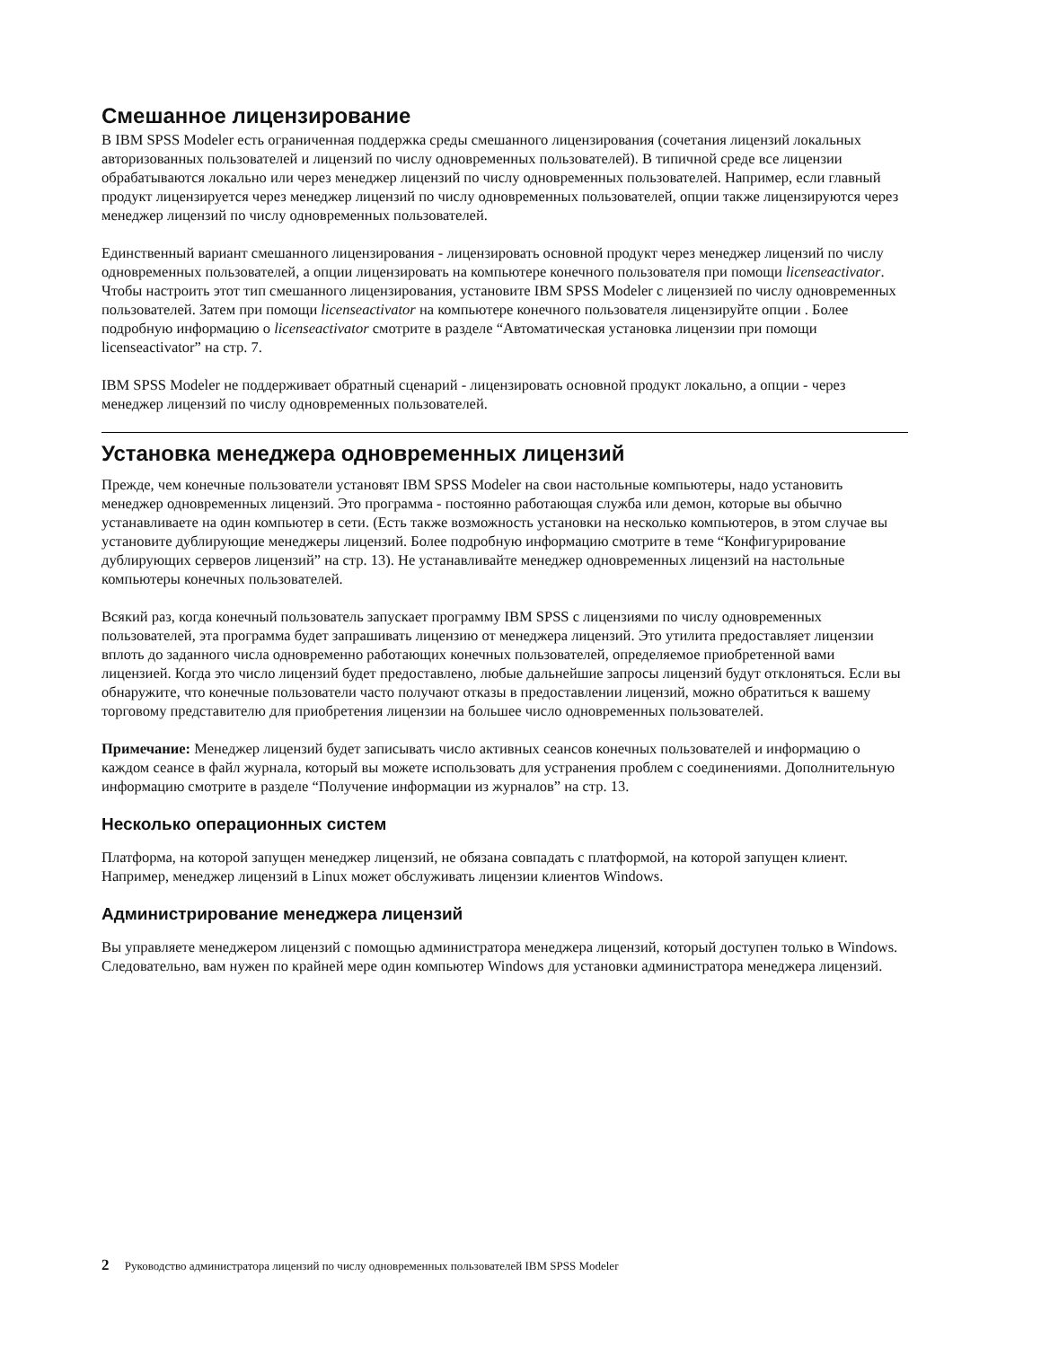Смешанное лицензирование
В IBM SPSS Modeler есть ограниченная поддержка среды смешанного лицензирования (сочетания лицензий локальных авторизованных пользователей и лицензий по числу одновременных пользователей). В типичной среде все лицензии обрабатываются локально или через менеджер лицензий по числу одновременных пользователей. Например, если главный продукт лицензируется через менеджер лицензий по числу одновременных пользователей, опции также лицензируются через менеджер лицензий по числу одновременных пользователей.
Единственный вариант смешанного лицензирования - лицензировать основной продукт через менеджер лицензий по числу одновременных пользователей, а опции лицензировать на компьютере конечного пользователя при помощи licenseactivator. Чтобы настроить этот тип смешанного лицензирования, установите IBM SPSS Modeler с лицензией по числу одновременных пользователей. Затем при помощи licenseactivator на компьютере конечного пользователя лицензируйте опции . Более подробную информацию о licenseactivator смотрите в разделе “Автоматическая установка лицензии при помощи licenseactivator” на стр. 7.
IBM SPSS Modeler не поддерживает обратный сценарий - лицензировать основной продукт локально, а опции - через менеджер лицензий по числу одновременных пользователей.
Установка менеджера одновременных лицензий
Прежде, чем конечные пользователи установят IBM SPSS Modeler на свои настольные компьютеры, надо установить менеджер одновременных лицензий. Это программа - постоянно работающая служба или демон, которые вы обычно устанавливаете на один компьютер в сети. (Есть также возможность установки на несколько компьютеров, в этом случае вы установите дублирующие менеджеры лицензий. Более подробную информацию смотрите в теме “Конфигурирование дублирующих серверов лицензий” на стр. 13). Не устанавливайте менеджер одновременных лицензий на настольные компьютеры конечных пользователей.
Всякий раз, когда конечный пользователь запускает программу IBM SPSS с лицензиями по числу одновременных пользователей, эта программа будет запрашивать лицензию от менеджера лицензий. Это утилита предоставляет лицензии вплоть до заданного числа одновременно работающих конечных пользователей, определяемое приобретенной вами лицензией. Когда это число лицензий будет предоставлено, любые дальнейшие запросы лицензий будут отклоняться. Если вы обнаружите, что конечные пользователи часто получают отказы в предоставлении лицензий, можно обратиться к вашему торговому представителю для приобретения лицензии на большее число одновременных пользователей.
Примечание: Менеджер лицензий будет записывать число активных сеансов конечных пользователей и информацию о каждом сеансе в файл журнала, который вы можете использовать для устранения проблем с соединениями. Дополнительную информацию смотрите в разделе “Получение информации из журналов” на стр. 13.
Несколько операционных систем
Платформа, на которой запущен менеджер лицензий, не обязана совпадать с платформой, на которой запущен клиент. Например, менеджер лицензий в Linux может обслуживать лицензии клиентов Windows.
Администрирование менеджера лицензий
Вы управляете менеджером лицензий с помощью администратора менеджера лицензий, который доступен только в Windows. Следовательно, вам нужен по крайней мере один компьютер Windows для установки администратора менеджера лицензий.
2 Руководство администратора лицензий по числу одновременных пользователей IBM SPSS Modeler